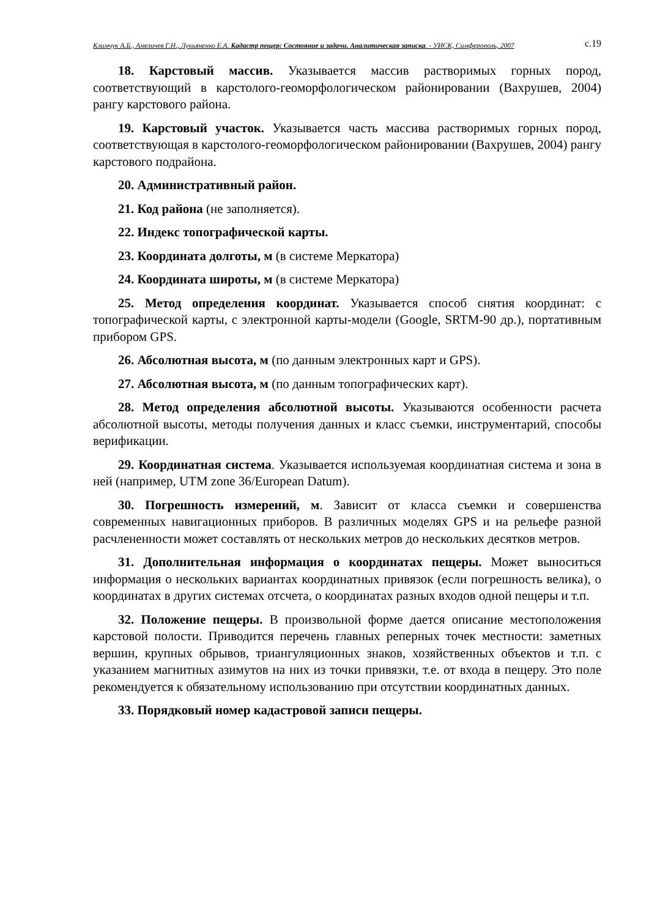Климчук А.Б., Амеличев Г.Н., Лукьяненко Е.А. Кадастр пещер: Состояние и задачи. Аналитическая записка. - УИСК, Симферополь, 2007 с.19
18. Карстовый массив. Указывается массив растворимых горных пород, соответствующий в карстолого-геоморфологическом районировании (Вахрушев, 2004) рангу карстового района.
19. Карстовый участок. Указывается часть массива растворимых горных пород, соответствующая в карстолого-геоморфологическом районировании (Вахрушев, 2004) рангу карстового подрайона.
20. Административный район.
21. Код района (не заполняется).
22. Индекс топографической карты.
23. Координата долготы, м (в системе Меркатора)
24. Координата широты, м (в системе Меркатора)
25. Метод определения координат. Указывается способ снятия координат: с топографической карты, с электронной карты-модели (Google, SRTM-90 др.), портативным прибором GPS.
26. Абсолютная высота, м (по данным электронных карт и GPS).
27. Абсолютная высота, м (по данным топографических карт).
28. Метод определения абсолютной высоты. Указываются особенности расчета абсолютной высоты, методы получения данных и класс съемки, инструментарий, способы верификации.
29. Координатная система. Указывается используемая координатная система и зона в ней (например, UTM zone 36/European Datum).
30. Погрешность измерений, м. Зависит от класса съемки и совершенства современных навигационных приборов. В различных моделях GPS и на рельефе разной расчлененности может составлять от нескольких метров до нескольких десятков метров.
31. Дополнительная информация о координатах пещеры. Может выноситься информация о нескольких вариантах координатных привязок (если погрешность велика), о координатах в других системах отсчета, о координатах разных входов одной пещеры и т.п.
32. Положение пещеры. В произвольной форме дается описание местоположения карстовой полости. Приводится перечень главных реперных точек местности: заметных вершин, крупных обрывов, триангуляционных знаков, хозяйственных объектов и т.п. с указанием магнитных азимутов на них из точки привязки, т.е. от входа в пещеру. Это поле рекомендуется к обязательному использованию при отсутствии координатных данных.
33. Порядковый номер кадастровой записи пещеры.